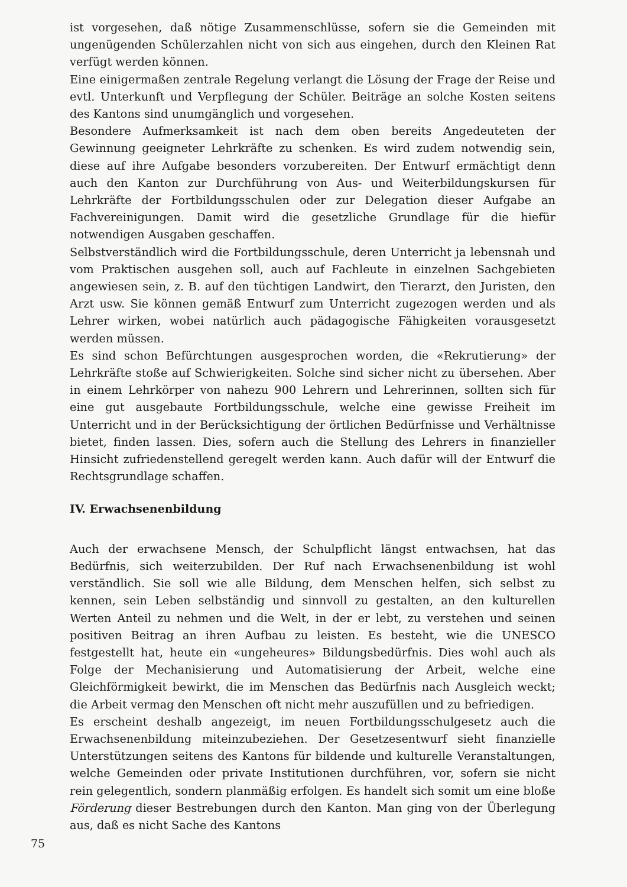ist vorgesehen, daß nötige Zusammenschlüsse, sofern sie die Gemeinden mit ungenügenden Schülerzahlen nicht von sich aus eingehen, durch den Kleinen Rat verfügt werden können.
Eine einigermaßen zentrale Regelung verlangt die Lösung der Frage der Reise und evtl. Unterkunft und Verpflegung der Schüler. Beiträge an solche Kosten seitens des Kantons sind unumgänglich und vorgesehen.
Besondere Aufmerksamkeit ist nach dem oben bereits Angedeuteten der Gewinnung geeigneter Lehrkräfte zu schenken. Es wird zudem notwendig sein, diese auf ihre Aufgabe besonders vorzubereiten. Der Entwurf ermächtigt denn auch den Kanton zur Durchführung von Aus- und Weiterbildungskursen für Lehrkräfte der Fortbildungsschulen oder zur Delegation dieser Aufgabe an Fachvereinigungen. Damit wird die gesetzliche Grundlage für die hiefür notwendigen Ausgaben geschaffen.
Selbstverständlich wird die Fortbildungsschule, deren Unterricht ja lebensnah und vom Praktischen ausgehen soll, auch auf Fachleute in einzelnen Sachgebieten angewiesen sein, z. B. auf den tüchtigen Landwirt, den Tierarzt, den Juristen, den Arzt usw. Sie können gemäß Entwurf zum Unterricht zugezogen werden und als Lehrer wirken, wobei natürlich auch pädagogische Fähigkeiten vorausgesetzt werden müssen.
Es sind schon Befürchtungen ausgesprochen worden, die «Rekrutierung» der Lehrkräfte stoße auf Schwierigkeiten. Solche sind sicher nicht zu übersehen. Aber in einem Lehrkörper von nahezu 900 Lehrern und Lehrerinnen, sollten sich für eine gut ausgebaute Fortbildungsschule, welche eine gewisse Freiheit im Unterricht und in der Berücksichtigung der örtlichen Bedürfnisse und Verhältnisse bietet, finden lassen. Dies, sofern auch die Stellung des Lehrers in finanzieller Hinsicht zufriedenstellend geregelt werden kann. Auch dafür will der Entwurf die Rechtsgrundlage schaffen.
IV. Erwachsenenbildung
Auch der erwachsene Mensch, der Schulpflicht längst entwachsen, hat das Bedürfnis, sich weiterzubilden. Der Ruf nach Erwachsenenbildung ist wohl verständlich. Sie soll wie alle Bildung, dem Menschen helfen, sich selbst zu kennen, sein Leben selbständig und sinnvoll zu gestalten, an den kulturellen Werten Anteil zu nehmen und die Welt, in der er lebt, zu verstehen und seinen positiven Beitrag an ihren Aufbau zu leisten. Es besteht, wie die UNESCO festgestellt hat, heute ein «ungeheures» Bildungsbedürfnis. Dies wohl auch als Folge der Mechanisierung und Automatisierung der Arbeit, welche eine Gleichförmigkeit bewirkt, die im Menschen das Bedürfnis nach Ausgleich weckt; die Arbeit vermag den Menschen oft nicht mehr auszufüllen und zu befriedigen.
Es erscheint deshalb angezeigt, im neuen Fortbildungsschulgesetz auch die Erwachsenenbildung miteinzubeziehen. Der Gesetzesentwurf sieht finanzielle Unterstützungen seitens des Kantons für bildende und kulturelle Veranstaltungen, welche Gemeinden oder private Institutionen durchführen, vor, sofern sie nicht rein gelegentlich, sondern planmäßig erfolgen. Es handelt sich somit um eine bloße Förderung dieser Bestrebungen durch den Kanton. Man ging von der Überlegung aus, daß es nicht Sache des Kantons
75